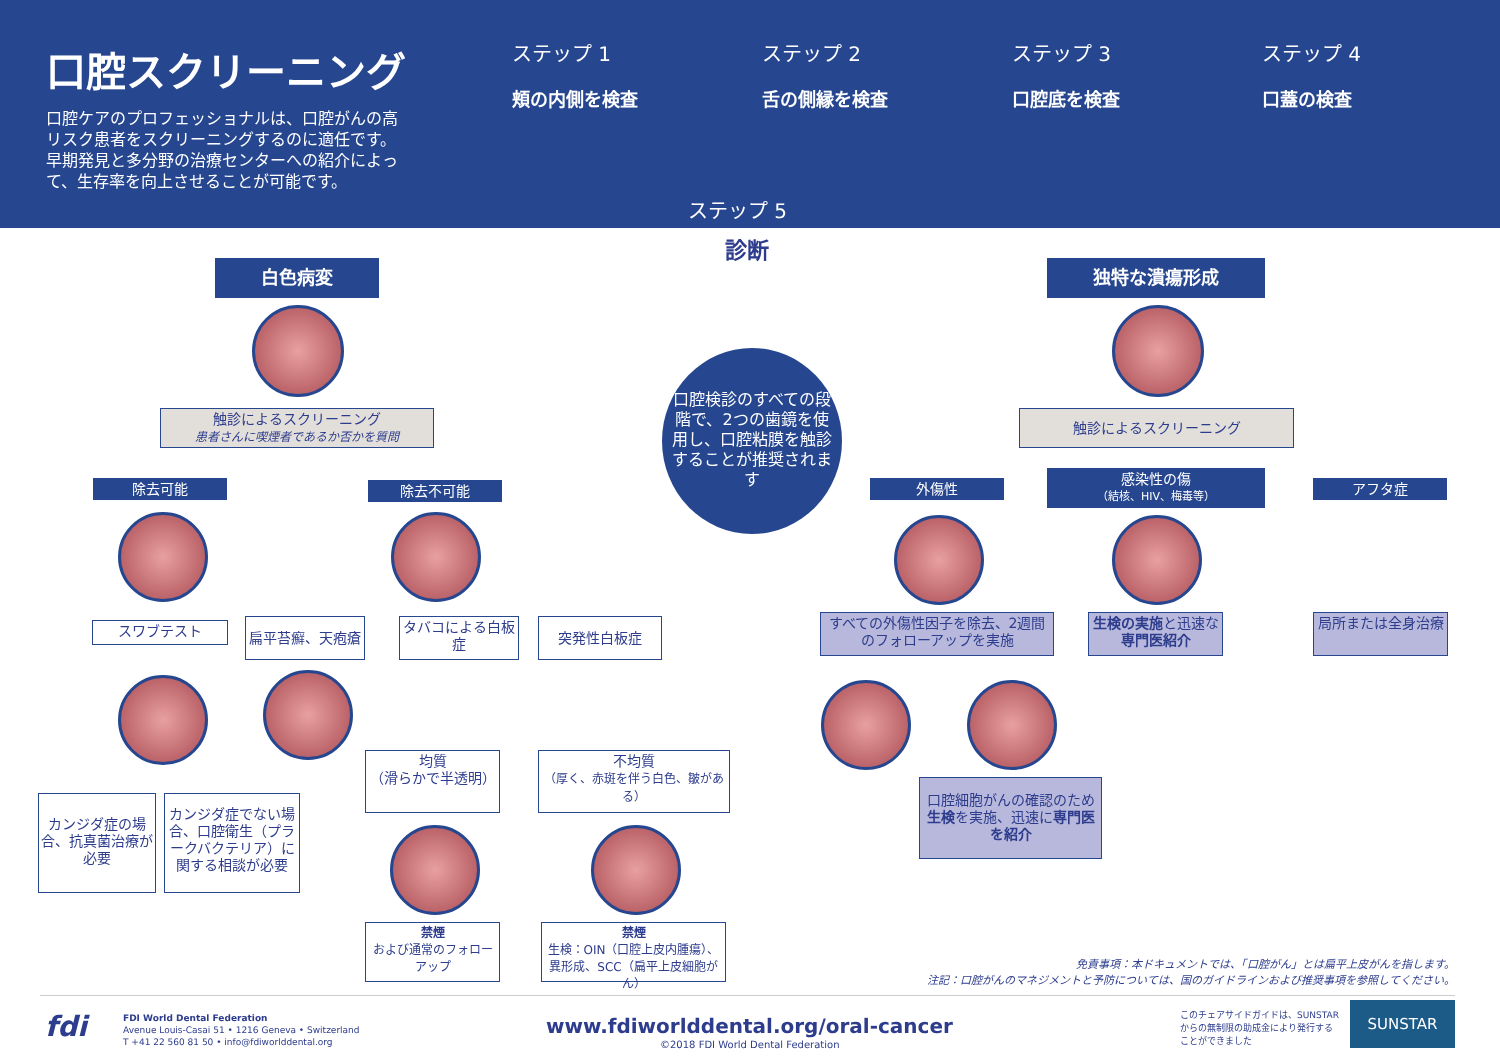口腔スクリーニング
口腔ケアのプロフェッショナルは、口腔がんの高リスク患者をスクリーニングするのに適任です。早期発見と多分野の治療センターへの紹介によって、生存率を向上させることが可能です。
ステップ 1
頬の内側を検査
ステップ 2
舌の側縁を検査
ステップ 3
口腔底を検査
ステップ 4
口蓋の検査
ステップ 5
診断
白色病変 独特な潰瘍形成
触診によるスクリーニング
患者さんに喫煙者であるか否かを質問
触診によるスクリーニング
口腔検診のすべての段階で、2つの歯鏡を使用し、口腔粘膜を触診することが推奨されます
除去可能 除去不可能 外傷性
感染性の傷
（結核、HIV、梅毒等）
アフタ症
スワブテスト 扁平苔癬、天疱瘡
タバコによる白板症
突発性白板症
すべての外傷性因子を除去、2週間のフォローアップを実施
生検の実施と迅速な専門医紹介
局所または全身治療
均質
（滑らかで半透明）
不均質
（厚く、赤斑を伴う白色、皺がある）
口腔細胞がんの確認のため生検を実施、迅速に専門医を紹介
カンジダ症の場合、抗真菌治療が必要
カンジダ症でない場合、口腔衛生（プラークバクテリア）に関する相談が必要
禁煙
および通常のフォローアップ
禁煙
生検：OIN（口腔上皮内腫瘍）、異形成、SCC（扁平上皮細胞がん）
免責事項：本ドキュメントでは、「口腔がん」とは扁平上皮がんを指します。
注記：口腔がんのマネジメントと予防については、国のガイドラインおよび推奨事項を参照してください。
fdi
FDI World Dental Federation
Avenue Louis-Casai 51 • 1216 Geneva • Switzerland
T +41 22 560 81 50 • info@fdiworlddental.org
www.fdiworlddental.org/oral-cancer
©2018 FDI World Dental Federation
このチェアサイドガイドは、SUNSTARからの無制限の助成金により発行することができました
SUNSTAR